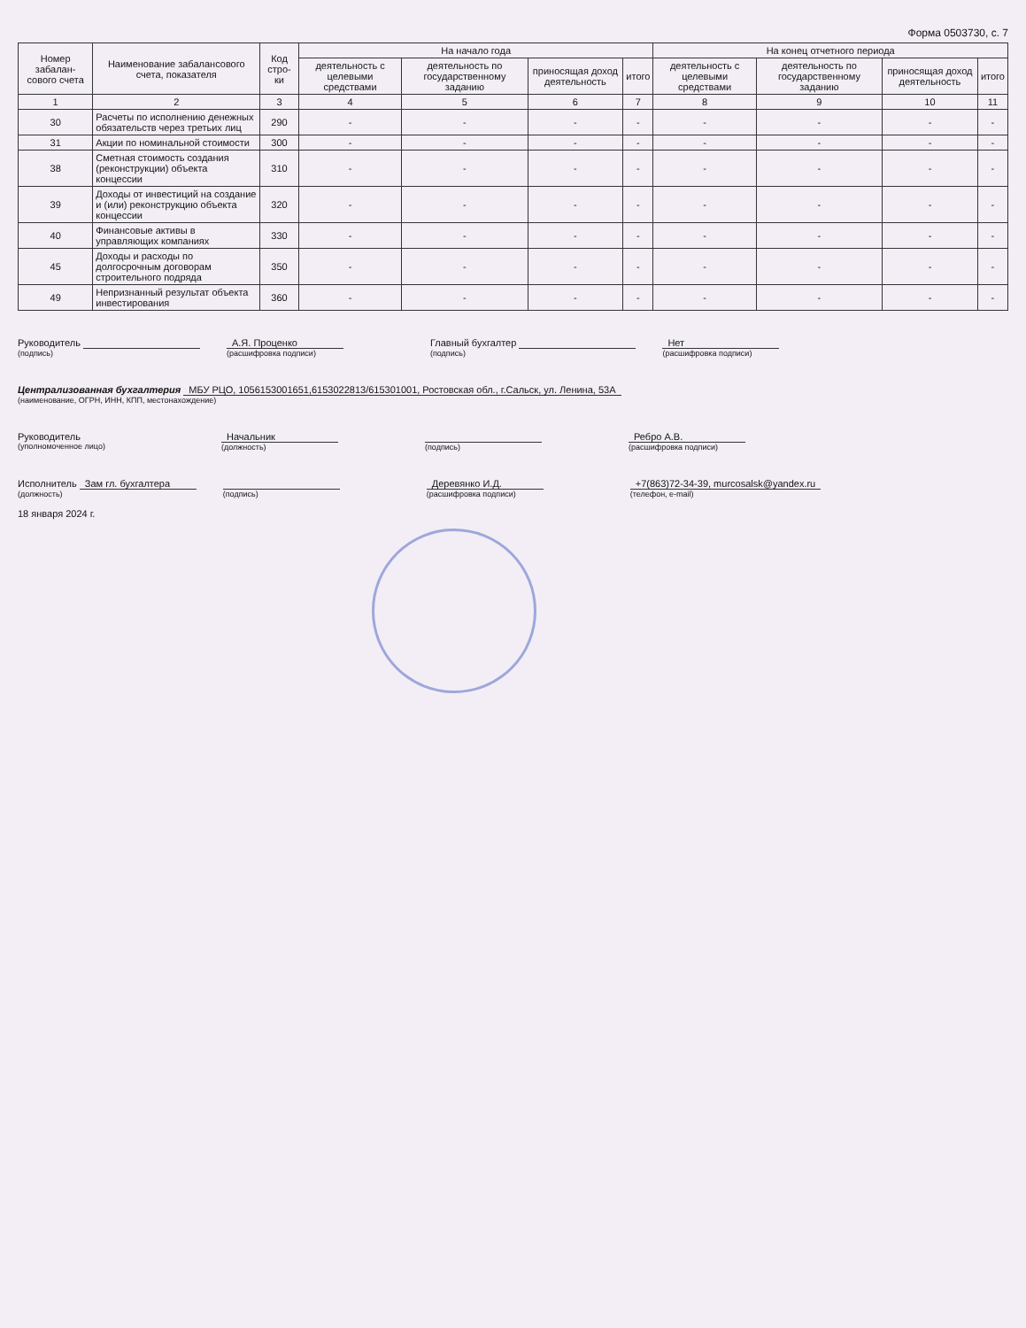Форма 0503730, с. 7
| Номер забалан-сового счета | Наименование забалансового счета, показателя | Код стро-ки | На начало года | | | | На конец отчетного периода | | | |
| --- | --- | --- | --- | --- | --- | --- | --- | --- | --- | --- |
| | | | деятельность с целевыми средствами | деятельность по государственному заданию | приносящая доход деятельность | итого | деятельность с целевыми средствами | деятельность по государственному заданию | приносящая доход деятельность | итого |
| 1 | 2 | 3 | 4 | 5 | 6 | 7 | 8 | 9 | 10 | 11 |
| 30 | Расчеты по исполнению денежных обязательств через третьих лиц | 290 | - | - | - | - | - | - | - | - |
| 31 | Акции по номинальной стоимости | 300 | - | - | - | - | - | - | - | - |
| 38 | Сметная стоимость создания (реконструкции) объекта концессии | 310 | - | - | - | - | - | - | - | - |
| 39 | Доходы от инвестиций на создание и (или) реконструкцию объекта концессии | 320 | - | - | - | - | - | - | - | - |
| 40 | Финансовые активы в управляющих компаниях | 330 | - | - | - | - | - | - | - | - |
| 45 | Доходы и расходы по долгосрочным договорам строительного подряда | 350 | - | - | - | - | - | - | - | - |
| 49 | Непризнанный результат объекта инвестирования | 360 | - | - | - | - | - | - | - | - |
Руководитель
(подпись)
А.Я. Проценко
(расшифровка подписи)
Главный бухгалтер
(подпись)
Нет
(расшифровка подписи)
Централизованная бухгалтерия МБУ РЦО, 1056153001651,6153022813/615301001, Ростовская обл., г.Сальск, ул. Ленина, 53А
(наименование, ОГРН, ИНН, КПП, местонахождение)
Руководитель
(уполномоченное лицо)
Начальник
(должность)
(подпись)
Ребро А.В.
(расшифровка подписи)
Исполнитель Зам гл. бухгалтера
(должность)
(подпись)
Деревянко И.Д.
(расшифровка подписи)
+7(863)72-34-39, murcosalsk@yandex.ru
(телефон, e-mail)
18 января 2024 г.